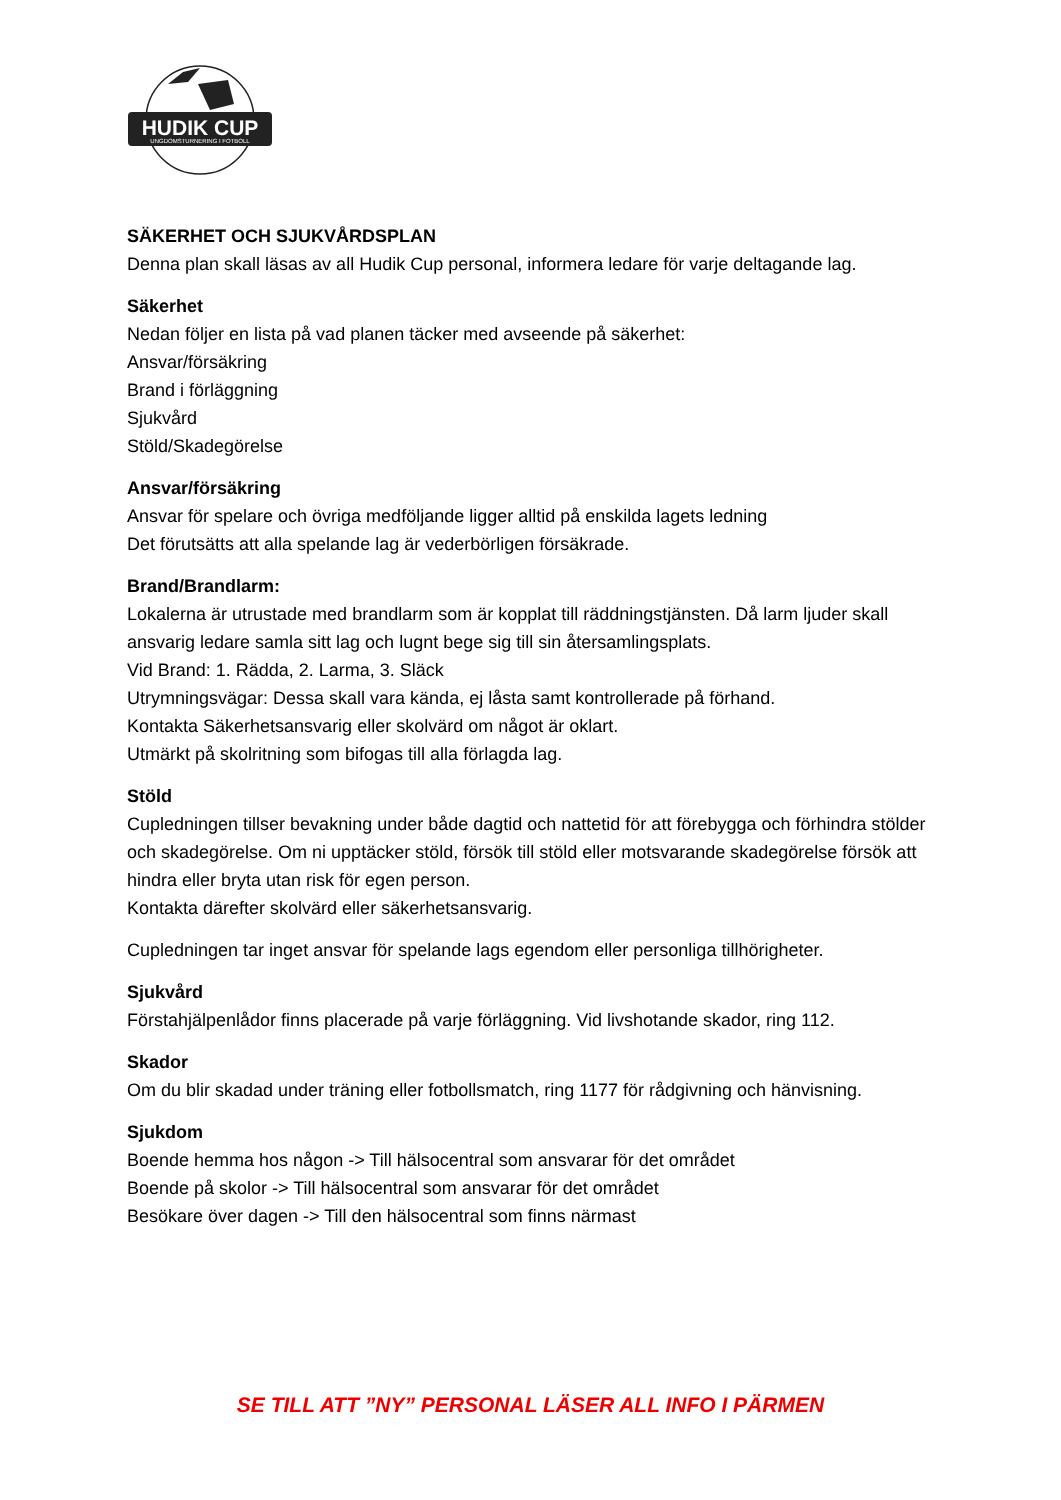HUDIK CUP
UNGDOMSTURNERING I FOTBOLL
SÄKERHET OCH SJUKVÅRDSPLAN
Denna plan skall läsas av all Hudik Cup personal, informera ledare för varje deltagande lag.
Säkerhet
Nedan följer en lista på vad planen täcker med avseende på säkerhet:
Ansvar/försäkring
Brand i förläggning
Sjukvård
Stöld/Skadegörelse
Ansvar/försäkring
Ansvar för spelare och övriga medföljande ligger alltid på enskilda lagets ledning
Det förutsätts att alla spelande lag är vederbörligen försäkrade.
Brand/Brandlarm:
Lokalerna är utrustade med brandlarm som är kopplat till räddningstjänsten. Då larm ljuder skall ansvarig ledare samla sitt lag och lugnt bege sig till sin återsamlingsplats.
Vid Brand: 1. Rädda, 2. Larma, 3. Släck
Utrymningsvägar: Dessa skall vara kända, ej låsta samt kontrollerade på förhand.
Kontakta Säkerhetsansvarig eller skolvärd om något är oklart.
Utmärkt på skolritning som bifogas till alla förlagda lag.
Stöld
Cupledningen tillser bevakning under både dagtid och nattetid för att förebygga och förhindra stölder och skadegörelse. Om ni upptäcker stöld, försök till stöld eller motsvarande skadegörelse försök att hindra eller bryta utan risk för egen person.
Kontakta därefter skolvärd eller säkerhetsansvarig.
Cupledningen tar inget ansvar för spelande lags egendom eller personliga tillhörigheter.
Sjukvård
Förstahjälpenlådor finns placerade på varje förläggning. Vid livshotande skador, ring 112.
Skador
Om du blir skadad under träning eller fotbollsmatch, ring 1177 för rådgivning och hänvisning.
Sjukdom
Boende hemma hos någon -> Till hälsocentral som ansvarar för det området
Boende på skolor -> Till hälsocentral som ansvarar för det området
Besökare över dagen -> Till den hälsocentral som finns närmast
SE TILL ATT ”NY” PERSONAL LÄSER ALL INFO I PÄRMEN